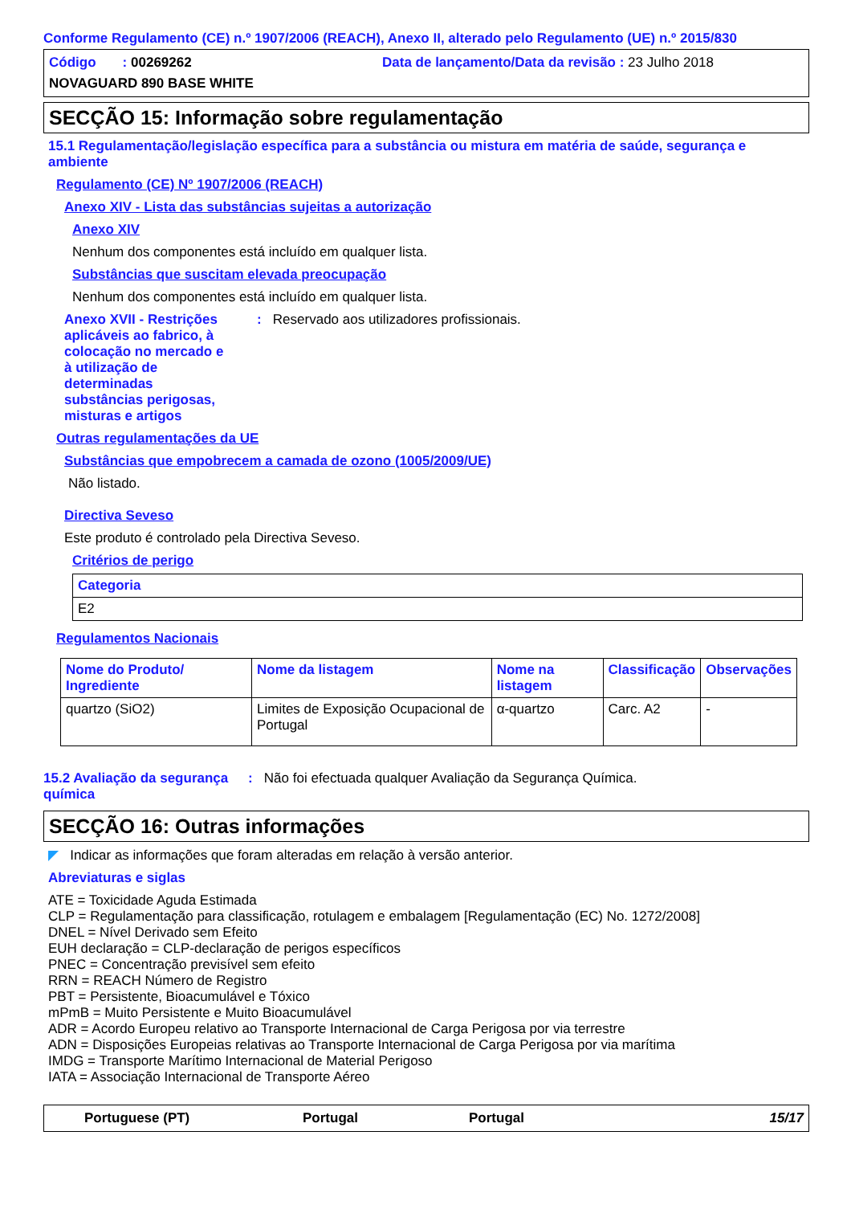Conforme Regulamento (CE) n.º 1907/2006 (REACH), Anexo II, alterado pelo Regulamento (UE) n.º 2015/830
Código : 00269262 Data de lançamento/Data da revisão : 23 Julho 2018
NOVAGUARD 890 BASE WHITE
SECÇÃO 15: Informação sobre regulamentação
15.1 Regulamentação/legislação específica para a substância ou mistura em matéria de saúde, segurança e ambiente
Regulamento (CE) Nº 1907/2006 (REACH)
Anexo XIV - Lista das substâncias sujeitas a autorização
Anexo XIV
Nenhum dos componentes está incluído em qualquer lista.
Substâncias que suscitam elevada preocupação
Nenhum dos componentes está incluído em qualquer lista.
Anexo XVII - Restrições aplicáveis ao fabrico, à colocação no mercado e à utilização de determinadas substâncias perigosas, misturas e artigos
: Reservado aos utilizadores profissionais.
Outras regulamentações da UE
Substâncias que empobrecem a camada de ozono (1005/2009/UE)
Não listado.
Directiva Seveso
Este produto é controlado pela Directiva Seveso.
Critérios de perigo
| Categoria |
| --- |
| E2 |
Regulamentos Nacionais
| Nome do Produto/ Ingrediente | Nome da listagem | Nome na listagem | Classificação | Observações |
| --- | --- | --- | --- | --- |
| quartzo (SiO2) | Limites de Exposição Ocupacional de Portugal | α-quartzo | Carc. A2 | - |
15.2 Avaliação da segurança química
: Não foi efectuada qualquer Avaliação da Segurança Química.
SECÇÃO 16: Outras informações
◤ Indicar as informações que foram alteradas em relação à versão anterior.
Abreviaturas e siglas
ATE = Toxicidade Aguda Estimada
CLP = Regulamentação para classificação, rotulagem e embalagem [Regulamentação (EC) No. 1272/2008]
DNEL = Nível Derivado sem Efeito
EUH declaração = CLP-declaração de perigos específicos
PNEC = Concentração previsível sem efeito
RRN = REACH Número de Registro
PBT = Persistente, Bioacumulável e Tóxico
mPmB = Muito Persistente e Muito Bioacumulável
ADR = Acordo Europeu relativo ao Transporte Internacional de Carga Perigosa por via terrestre
ADN = Disposições Europeias relativas ao Transporte Internacional de Carga Perigosa por via marítima
IMDG = Transporte Marítimo Internacional de Material Perigoso
IATA = Associação Internacional de Transporte Aéreo
Portuguese (PT) Portugal Portugal 15/17